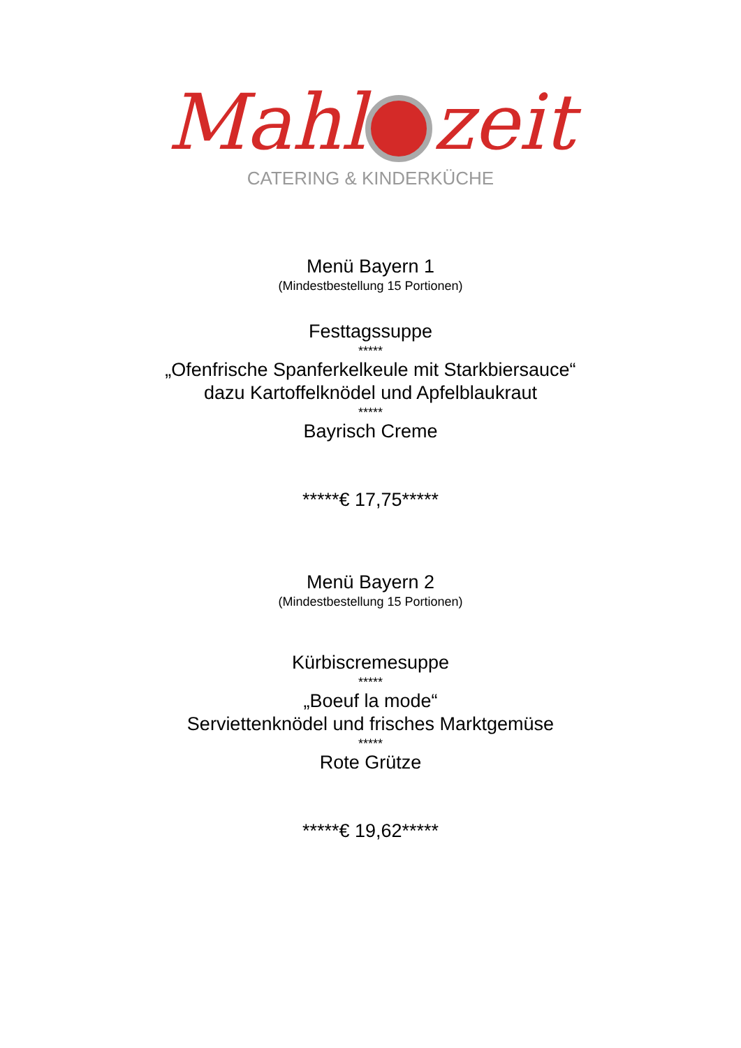Mahl zeit
CATERING & KINDERKÜCHE
Menü Bayern 1
(Mindestbestellung 15 Portionen)
Festtagssuppe
*****
„Ofenfrische Spanferkelkeule mit Starkbiersauce“
dazu Kartoffelknödel und Apfelblaukraut
*****
Bayrisch Creme
*****€ 17,75*****
Menü Bayern 2
(Mindestbestellung 15 Portionen)
Kürbiscremesuppe
*****
„Boeuf la mode“
Serviettenknödel und frisches Marktgemüse
*****
Rote Grütze
*****€ 19,62*****